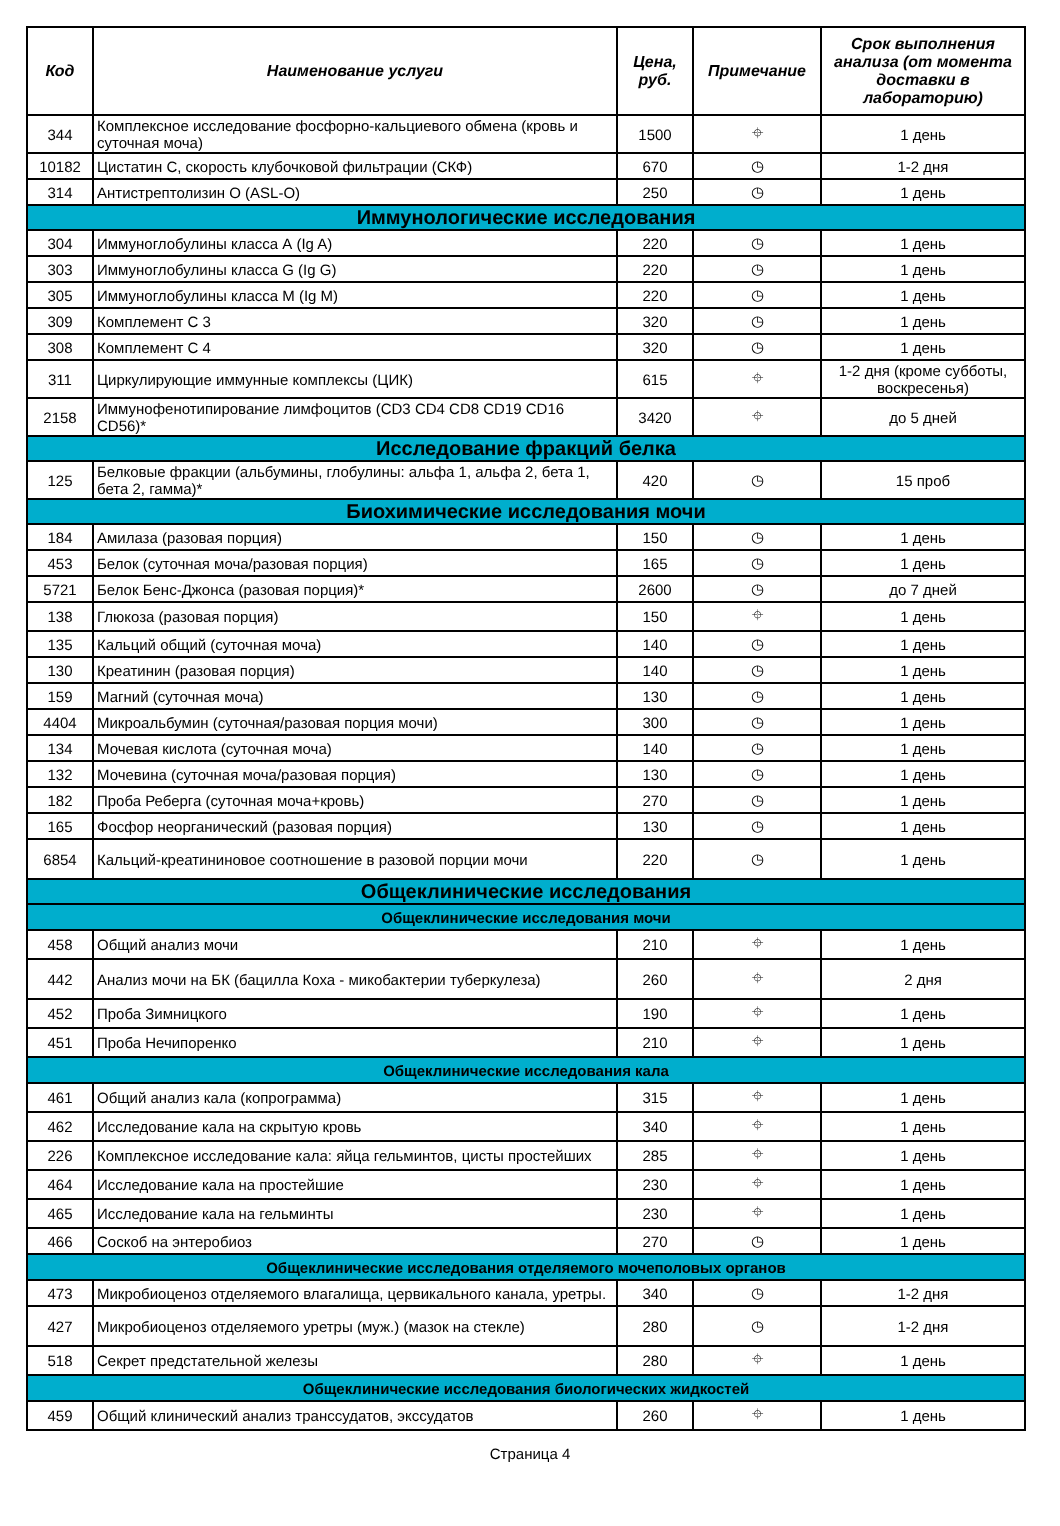| Код | Наименование услуги | Цена, руб. | Примечание | Срок выполнения анализа (от момента доставки в лабораторию) |
| --- | --- | --- | --- | --- |
| 344 | Комплексное исследование фосфорно-кальциевого обмена (кровь и суточная моча) | 1500 | ⌖ | 1 день |
| 10182 | Цистатин С, скорость клубочковой фильтрации (СКФ) | 670 | ◷ | 1-2 дня |
| 314 | Антистрептолизин О (ASL-O) | 250 | ◷ | 1 день |
| Иммунологические исследования | | | | |
| 304 | Иммуноглобулины класса А (Ig A) | 220 | ◷ | 1 день |
| 303 | Иммуноглобулины класса G (Ig G) | 220 | ◷ | 1 день |
| 305 | Иммуноглобулины класса M (Ig M) | 220 | ◷ | 1 день |
| 309 | Комплемент С 3 | 320 | ◷ | 1 день |
| 308 | Комплемент С 4 | 320 | ◷ | 1 день |
| 311 | Циркулирующие иммунные комплексы (ЦИК) | 615 | ⌖ | 1-2 дня (кроме субботы, воскресенья) |
| 2158 | Иммунофенотипирование лимфоцитов (CD3 CD4 CD8 CD19 CD16 CD56)* | 3420 | ⌖ | до 5 дней |
| Исследование фракций белка | | | | |
| 125 | Белковые фракции (альбумины, глобулины: альфа 1, альфа 2, бета 1, бета 2, гамма)* | 420 | ◷ | 15 проб |
| Биохимические исследования мочи | | | | |
| 184 | Амилаза (разовая порция) | 150 | ◷ | 1 день |
| 453 | Белок (суточная моча/разовая порция) | 165 | ◷ | 1 день |
| 5721 | Белок Бенс-Джонса (разовая порция)* | 2600 | ◷ | до 7 дней |
| 138 | Глюкоза (разовая порция) | 150 | ⌖ | 1 день |
| 135 | Кальций общий (суточная моча) | 140 | ◷ | 1 день |
| 130 | Креатинин (разовая порция) | 140 | ◷ | 1 день |
| 159 | Магний (суточная моча) | 130 | ◷ | 1 день |
| 4404 | Микроальбумин (суточная/разовая порция мочи) | 300 | ◷ | 1 день |
| 134 | Мочевая кислота (суточная моча) | 140 | ◷ | 1 день |
| 132 | Мочевина (суточная моча/разовая порция) | 130 | ◷ | 1 день |
| 182 | Проба Реберга (суточная моча+кровь) | 270 | ◷ | 1 день |
| 165 | Фосфор неорганический (разовая порция) | 130 | ◷ | 1 день |
| 6854 | Кальций-креатининовое соотношение в разовой порции мочи | 220 | ◷ | 1 день |
| Общеклинические исследования | | | | |
| Общеклинические исследования мочи | | | | |
| 458 | Общий анализ мочи | 210 | ⌖ | 1 день |
| 442 | Анализ мочи на БК (бацилла Коха - микобактерии туберкулеза) | 260 | ⌖ | 2 дня |
| 452 | Проба Зимницкого | 190 | ⌖ | 1 день |
| 451 | Проба Нечипоренко | 210 | ⌖ | 1 день |
| Общеклинические исследования кала | | | | |
| 461 | Общий анализ кала (копрограмма) | 315 | ⌖ | 1 день |
| 462 | Исследование кала на скрытую кровь | 340 | ⌖ | 1 день |
| 226 | Комплексное исследование кала: яйца гельминтов, цисты простейших | 285 | ⌖ | 1 день |
| 464 | Исследование кала на простейшие | 230 | ⌖ | 1 день |
| 465 | Исследование кала на гельминты | 230 | ⌖ | 1 день |
| 466 | Соскоб на энтеробиоз | 270 | ◷ | 1 день |
| Общеклинические исследования отделяемого мочеполовых органов | | | | |
| 473 | Микробиоценоз отделяемого влагалища, цервикального канала, уретры. | 340 | ◷ | 1-2 дня |
| 427 | Микробиоценоз отделяемого уретры (муж.) (мазок на стекле) | 280 | ◷ | 1-2 дня |
| 518 | Секрет предстательной железы | 280 | ⌖ | 1 день |
| Общеклинические исследования биологических жидкостей | | | | |
| 459 | Общий клинический анализ транссудатов, экссудатов | 260 | ⌖ | 1 день |
Страница 4